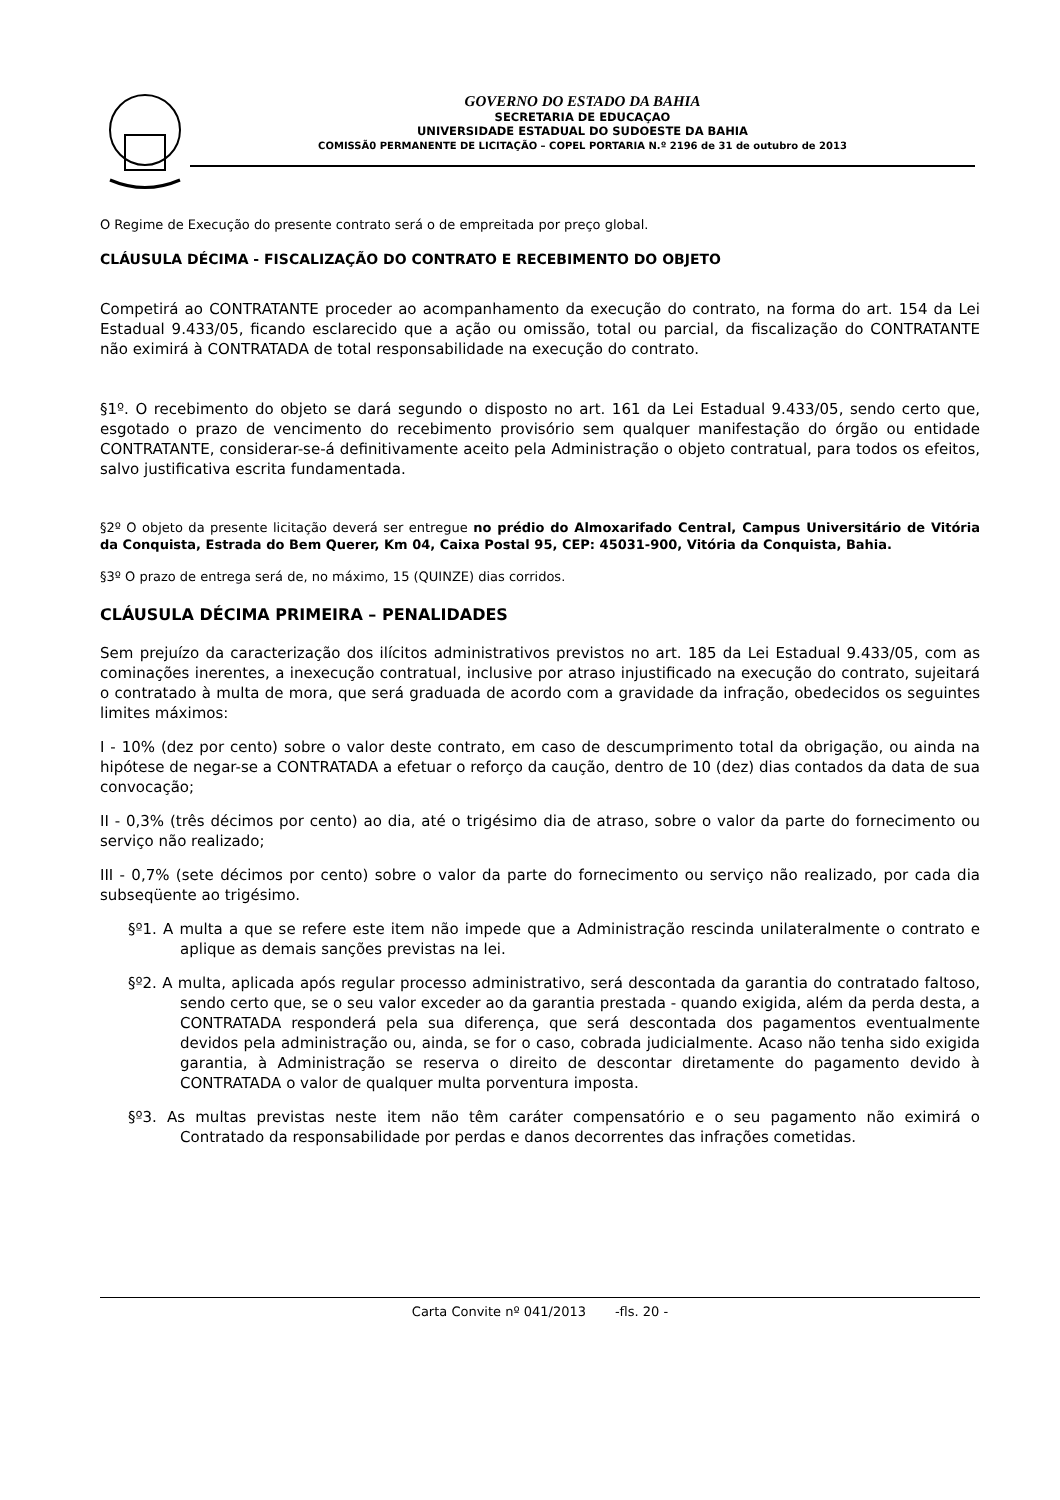GOVERNO DO ESTADO DA BAHIA
SECRETARIA DE EDUCAÇAO
UNIVERSIDADE ESTADUAL DO SUDOESTE DA BAHIA
COMISSÃ0 PERMANENTE DE LICITAÇÃO – COPEL PORTARIA N.º 2196 de 31 de outubro de 2013
O Regime de Execução do presente contrato será o de empreitada por preço global.
CLÁUSULA DÉCIMA - FISCALIZAÇÃO DO CONTRATO E RECEBIMENTO DO OBJETO
Competirá ao CONTRATANTE proceder ao acompanhamento da execução do contrato, na forma do art. 154 da Lei Estadual 9.433/05, ficando esclarecido que a ação ou omissão, total ou parcial, da fiscalização do CONTRATANTE não eximirá à CONTRATADA de total responsabilidade na execução do contrato.
§1º. O recebimento do objeto se dará segundo o disposto no art. 161 da Lei Estadual 9.433/05, sendo certo que, esgotado o prazo de vencimento do recebimento provisório sem qualquer manifestação do órgão ou entidade CONTRATANTE, considerar-se-á definitivamente aceito pela Administração o objeto contratual, para todos os efeitos, salvo justificativa escrita fundamentada.
§2º O objeto da presente licitação deverá ser entregue no prédio do Almoxarifado Central, Campus Universitário de Vitória da Conquista, Estrada do Bem Querer, Km 04, Caixa Postal 95, CEP: 45031-900, Vitória da Conquista, Bahia.
§3º O prazo de entrega será de, no máximo, 15 (QUINZE) dias corridos.
CLÁUSULA DÉCIMA PRIMEIRA – PENALIDADES
Sem prejuízo da caracterização dos ilícitos administrativos previstos no art. 185 da Lei Estadual 9.433/05, com as cominações inerentes, a inexecução contratual, inclusive por atraso injustificado na execução do contrato, sujeitará o contratado à multa de mora, que será graduada de acordo com a gravidade da infração, obedecidos os seguintes limites máximos:
I - 10% (dez por cento) sobre o valor deste contrato, em caso de descumprimento total da obrigação, ou ainda na hipótese de negar-se a CONTRATADA a efetuar o reforço da caução, dentro de 10 (dez) dias contados da data de sua convocação;
II - 0,3% (três décimos por cento) ao dia, até o trigésimo dia de atraso, sobre o valor da parte do fornecimento ou serviço não realizado;
III - 0,7% (sete décimos por cento) sobre o valor da parte do fornecimento ou serviço não realizado, por cada dia subseqüente ao trigésimo.
§º1. A multa a que se refere este item não impede que a Administração rescinda unilateralmente o contrato e aplique as demais sanções previstas na lei.
§º2. A multa, aplicada após regular processo administrativo, será descontada da garantia do contratado faltoso, sendo certo que, se o seu valor exceder ao da garantia prestada - quando exigida, além da perda desta, a CONTRATADA responderá pela sua diferença, que será descontada dos pagamentos eventualmente devidos pela administração ou, ainda, se for o caso, cobrada judicialmente. Acaso não tenha sido exigida garantia, à Administração se reserva o direito de descontar diretamente do pagamento devido à CONTRATADA o valor de qualquer multa porventura imposta.
§º3. As multas previstas neste item não têm caráter compensatório e o seu pagamento não eximirá o Contratado da responsabilidade por perdas e danos decorrentes das infrações cometidas.
Carta Convite nº 041/2013 -fls. 20 -